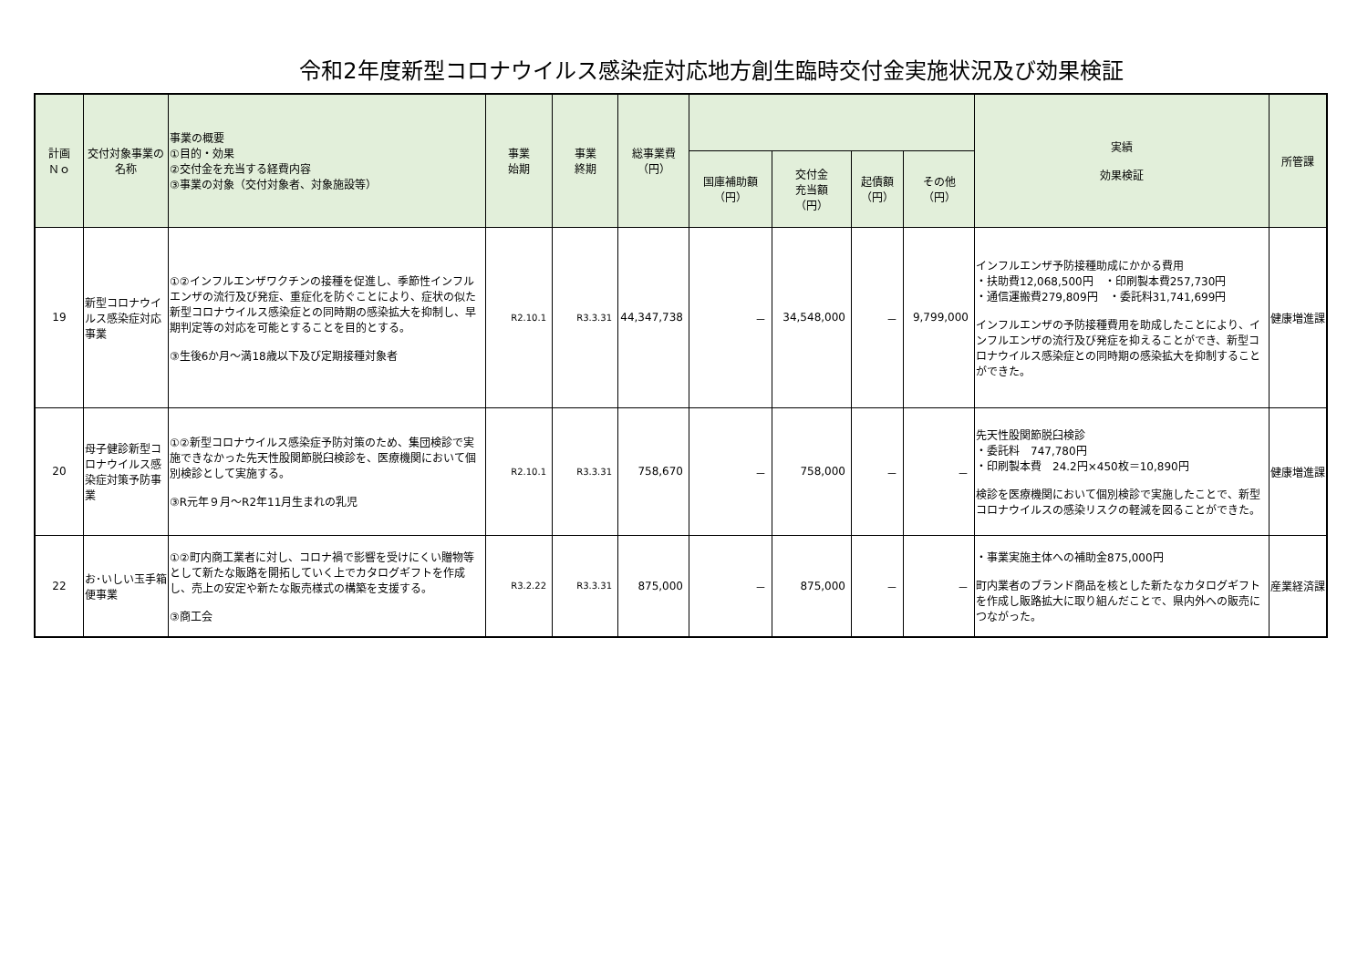令和2年度新型コロナウイルス感染症対応地方創生臨時交付金実施状況及び効果検証
| 計画 Ｎｏ | 交付対象事業の名称 | 事業の概要 ①目的・効果 ②交付金を充当する経費内容 ③事業の対象（交付対象者、対象施設等） | 事業 始期 | 事業 終期 | 総事業費 （円） | | | | | 実績 効果検証 | 所管課 |
| --- | --- | --- | --- | --- | --- | --- | --- | --- | --- | --- | --- |
| | | | | | | 国庫補助額 （円） | 交付金 充当額 （円） | 起債額 （円） | その他 （円） | | |
| 19 | 新型コロナウイルス感染症対応事業 | ①②インフルエンザワクチンの接種を促進し、季節性インフルエンザの流行及び発症、重症化を防ぐことにより、症状の似た新型コロナウイルス感染症との同時期の感染拡大を抑制し、早期判定等の対応を可能とすることを目的とする。 ③生後6か月～満18歳以下及び定期接種対象者 | R2.10.1 | R3.3.31 | 44,347,738 | － | 34,548,000 | － | 9,799,000 | インフルエンザ予防接種助成にかかる費用 ・扶助費12,068,500円 ・印刷製本費257,730円 ・通信運搬費279,809円 ・委託料31,741,699円 インフルエンザの予防接種費用を助成したことにより、インフルエンザの流行及び発症を抑えることができ、新型コロナウイルス感染症との同時期の感染拡大を抑制することができた。 | 健康増進課 |
| 20 | 母子健診新型コロナウイルス感染症対策予防事業 | ①②新型コロナウイルス感染症予防対策のため、集団検診で実施できなかった先天性股関節脱臼検診を、医療機関において個別検診として実施する。 ③R元年９月～R2年11月生まれの乳児 | R2.10.1 | R3.3.31 | 758,670 | － | 758,000 | － | － | 先天性股関節脱臼検診 ・委託料 747,780円 ・印刷製本費 24.2円×450枚＝10,890円 検診を医療機関において個別検診で実施したことで、新型コロナウイルスの感染リスクの軽減を図ることができた。 | 健康増進課 |
| 22 | お･いしい玉手箱便事業 | ①②町内商工業者に対し、コロナ禍で影響を受けにくい贈物等として新たな販路を開拓していく上でカタログギフトを作成し、売上の安定や新たな販売様式の構築を支援する。 ③商工会 | R3.2.22 | R3.3.31 | 875,000 | － | 875,000 | － | － | ・事業実施主体への補助金875,000円 町内業者のブランド商品を核とした新たなカタログギフトを作成し販路拡大に取り組んだことで、県内外への販売につながった。 | 産業経済課 |